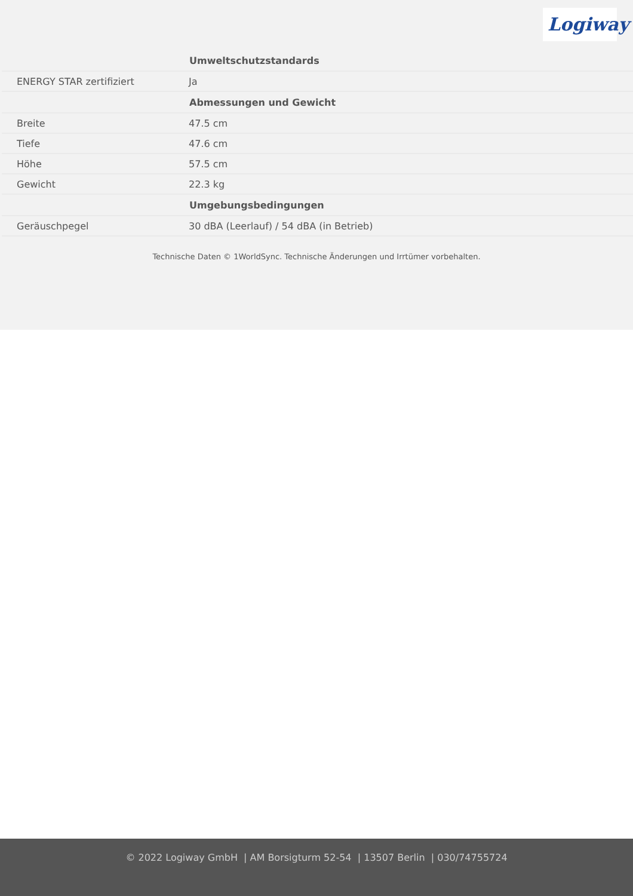Logiway
| | Umweltschutzstandards |
| ENERGY STAR zertifiziert | Ja |
| | Abmessungen und Gewicht |
| Breite | 47.5 cm |
| Tiefe | 47.6 cm |
| Höhe | 57.5 cm |
| Gewicht | 22.3 kg |
| | Umgebungsbedingungen |
| Geräuschpegel | 30 dBA (Leerlauf) / 54 dBA (in Betrieb) |
Technische Daten © 1WorldSync. Technische Änderungen und Irrtümer vorbehalten.
© 2022 Logiway GmbH | AM Borsigturm 52-54 | 13507 Berlin | 030/74755724